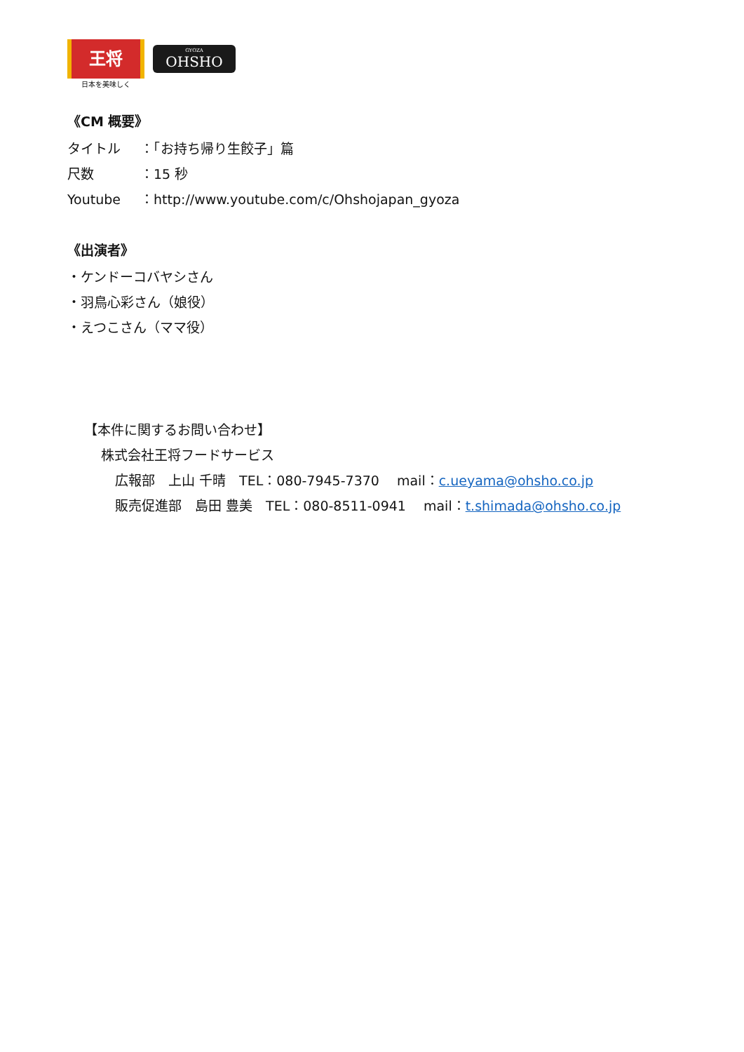王将
日本を美味しく
GYOZA
OHSHO
《CM 概要》
タイトル ：「お持ち帰り生餃子」篇
尺数 ：15 秒
Youtube ：http://www.youtube.com/c/Ohshojapan_gyoza
《出演者》
・ケンドーコバヤシさん
・羽鳥心彩さん（娘役）
・えつこさん（ママ役）
【本件に関するお問い合わせ】
株式会社王将フードサービス
広報部　上山 千晴　TEL：080-7945-7370　 mail：c.ueyama@ohsho.co.jp
販売促進部　島田 豊美　TEL：080-8511-0941　 mail：t.shimada@ohsho.co.jp